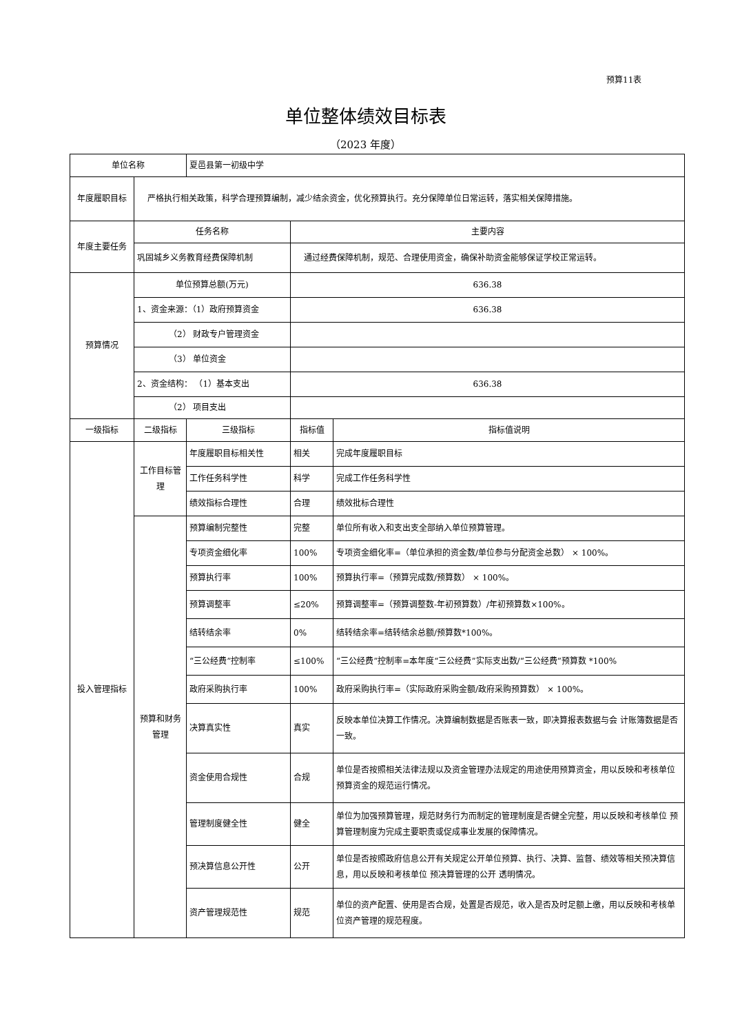预算11表
单位整体绩效目标表
（2023 年度）
| 单位名称 | | 夏邑县第一初级中学 | | |
| 年度履职目标 | 严格执行相关政策，科学合理预算编制，减少结余资金，优化预算执行。充分保障单位日常运转，落实相关保障措施。 | | | |
| 年度主要任务 | 任务名称 | | 主要内容 | |
| | 巩固城乡义务教育经费保障机制 | | 通过经费保障机制，规范、合理使用资金，确保补助资金能够保证学校正常运转。 | |
| 预算情况 | 单位预算总额(万元) | | 636.38 | |
| | 1、资金来源：（1）政府预算资金 | | 636.38 | |
| | （2） 财政专户管理资金 | | | |
| | （3） 单位资金 | | | |
| | 2、资金结构： （1）基本支出 | | 636.38 | |
| | （2） 项目支出 | | | |
| 一级指标 | 二级指标 | 三级指标 | 指标值 | 指标值说明 |
| 投入管理指标 | 工作目标管理 | 年度履职目标相关性 | 相关 | 完成年度履职目标 |
| | | 工作任务科学性 | 科学 | 完成工作任务科学性 |
| | | 绩效指标合理性 | 合理 | 绩效批标合理性 |
| | 预算和财务管理 | 预算编制完整性 | 完整 | 单位所有收入和支出支全部纳入单位预算管理。 |
| | | 专项资金细化率 | 100% | 专项资金细化率=（单位承担的资金数/单位参与分配资金总数） × 100%。 |
| | | 预算执行率 | 100% | 预算执行率=（预算完成数/预算数） × 100%。 |
| | | 预算调整率 | ≤20% | 预算调整率=（预算调整数-年初预算数）/年初预算数×100%。 |
| | | 结转结余率 | 0% | 结转结余率=结转结余总额/预算数*100%。 |
| | | “三公经费”控制率 | ≤100% | “三公经费”控制率=本年度“三公经费”实际支出数/“三公经费”预算数 *100% |
| | | 政府采购执行率 | 100% | 政府采购执行率=（实际政府采购金额/政府采购预算数） × 100%。 |
| | | 决算真实性 | 真实 | 反映本单位决算工作情况。决算编制数据是否账表一致，即决算报表数据与会 计账簿数据是否一致。 |
| | | 资金使用合规性 | 合规 | 单位是否按照相关法律法规以及资金管理办法规定的用途使用预算资金，用以反映和考核单位预算资金的规范运行情况。 |
| | | 管理制度健全性 | 健全 | 单位为加强预算管理，规范财务行为而制定的管理制度是否健全完整，用以反映和考核单位 预算管理制度为完成主要职责或促成事业发展的保障情况。 |
| | | 预决算信息公开性 | 公开 | 单位是否按照政府信息公开有关规定公开单位预算、执行、决算、监督、绩效等相关预决算信息，用以反映和考核单位 预决算管理的公开 透明情况。 |
| | | 资产管理规范性 | 规范 | 单位的资产配置、使用是否合规，处置是否规范，收入是否及时足额上缴，用以反映和考核单位资产管理的规范程度。 |